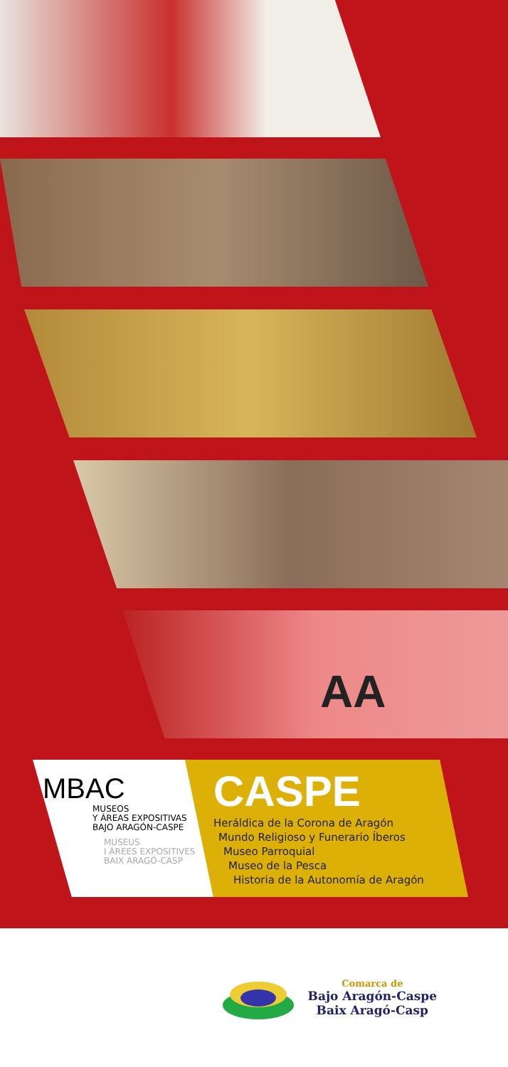AA
MBAC
MUSEOS
Y ÁREAS EXPOSITIVAS
BAJO ARAGÓN-CASPE
MUSEUS
I ÀREES EXPOSITIVES
BAIX ARAGÓ-CASP
CASPE
Heráldica de la Corona de Aragón
Mundo Religioso y Funerario Íberos
Museo Parroquial
Museo de la Pesca
Historia de la Autonomía de Aragón
Comarca de
Bajo Aragón-Caspe
Baix Aragó-Casp